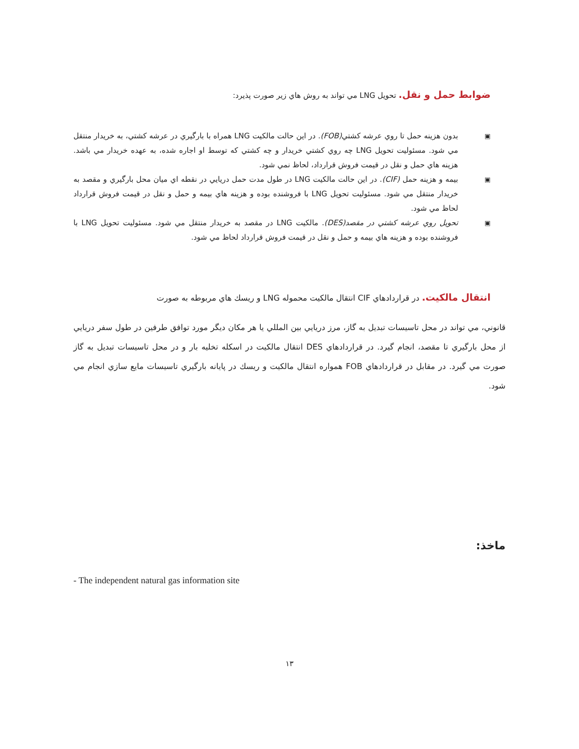ضوابط حمل و نقل. تحويل LNG مي تواند به روش هاي زير صورت پذيرد:
▣ بدون هزينه حمل تا روي عرشه كشتي(FOB). در اين حالت مالكيت LNG همراه با بارگيري در عرشه كشتي، به خريدار منتقل مي شود. مسئوليت تحويل LNG چه روي كشتي خريدار و چه كشتي كه توسط او اجاره شده، به عهده خريدار مي باشد. هزينه هاي حمل و نقل در قيمت فروش قرارداد، لحاظ نمي شود.
▣ بيمه و هزينه حمل (CIF). در اين حالت مالكيت LNG در طول مدت حمل دريايي در نقطه اي ميان محل بارگيري و مقصد به خريدار منتقل مي شود. مسئوليت تحويل LNG با فروشنده بوده و هزينه هاي بيمه و حمل و نقل در قيمت فروش قرارداد لحاظ مي شود.
▣ تحويل روي عرشه كشتي در مقصد(DES). مالكيت LNG در مقصد به خريدار منتقل مي شود. مسئوليت تحويل LNG با فروشنده بوده و هزينه هاي بيمه و حمل و نقل در قيمت فروش قرارداد لحاظ مي شود.
انتقال مالكيت. در قراردادهاي CIF انتقال مالكيت محموله LNG و ريسك هاي مربوطه به صورت
قانوني، مي تواند در محل تاسيسات تبديل به گاز، مرز دريايي بين المللي يا هر مكان ديگر مورد توافق طرفين در طول سفر دريايي از محل بارگيري تا مقصد، انجام گيرد. در قراردادهاي DES انتقال مالكيت در اسكله تخليه بار و در محل تاسيسات تبديل به گاز صورت مي گيرد. در مقابل در قراردادهاي FOB همواره انتقال مالكيت و ريسك در پايانه بارگيري تاسيسات مايع سازي انجام مي شود.
ماخذ:
- The independent natural gas information site
۱۳